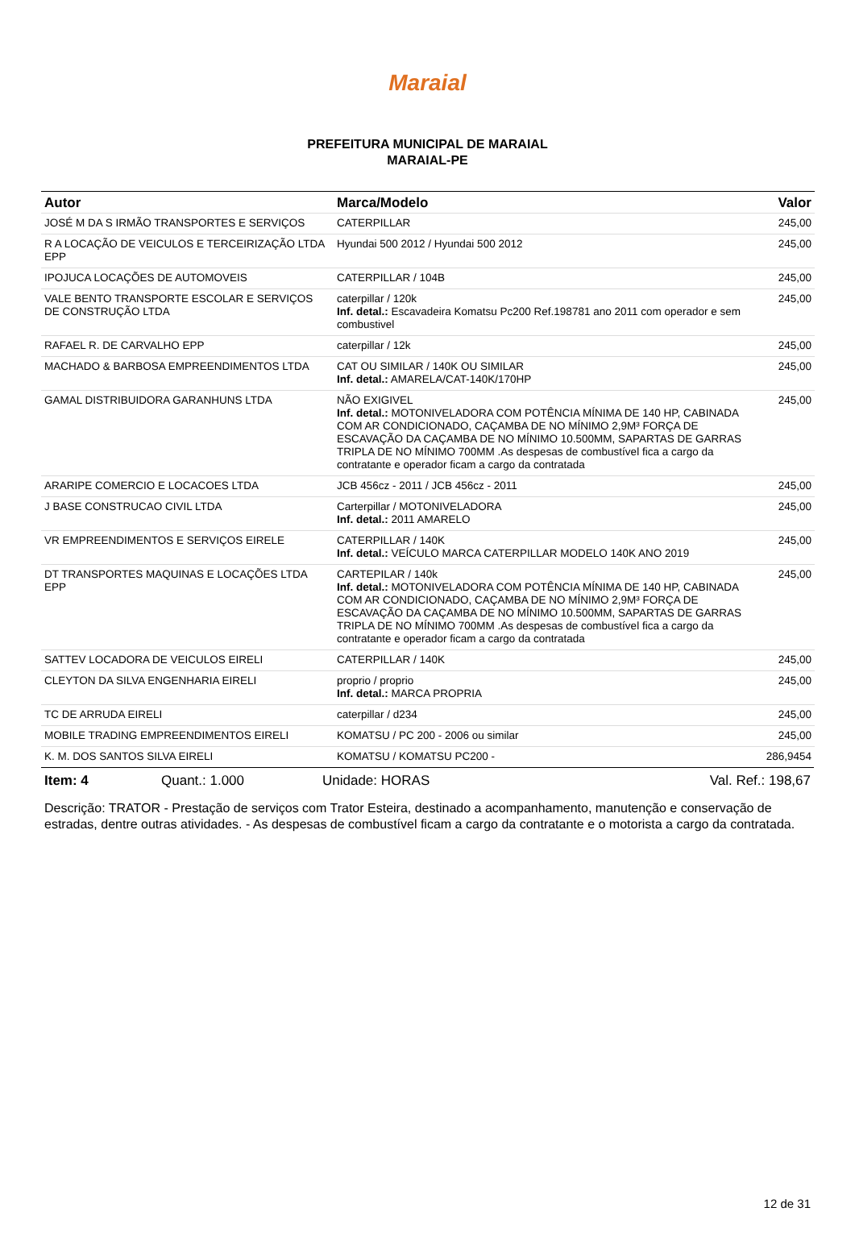Maraial
PREFEITURA MUNICIPAL DE MARAIAL
MARAIAL-PE
| Autor | Marca/Modelo | Valor |
| --- | --- | --- |
| JOSÉ M DA S IRMÃO TRANSPORTES E SERVIÇOS | CATERPILLAR | 245,00 |
| R A LOCAÇÃO DE VEICULOS E TERCEIRIZAÇÃO LTDA EPP | Hyundai 500 2012 / Hyundai 500 2012 | 245,00 |
| IPOJUCA LOCAÇÕES DE AUTOMOVEIS | CATERPILLAR / 104B | 245,00 |
| VALE BENTO TRANSPORTE ESCOLAR E SERVIÇOS DE CONSTRUÇÃO LTDA | caterpillar / 120k Inf. detal.: Escavadeira Komatsu Pc200 Ref.198781 ano 2011 com operador e sem combustivel | 245,00 |
| RAFAEL R. DE CARVALHO EPP | caterpillar / 12k | 245,00 |
| MACHADO & BARBOSA EMPREENDIMENTOS LTDA | CAT OU SIMILAR / 140K OU SIMILAR Inf. detal.: AMARELA/CAT-140K/170HP | 245,00 |
| GAMAL DISTRIBUIDORA GARANHUNS LTDA | NÃO EXIGIVEL Inf. detal.: MOTONIVELADORA COM POTÊNCIA MÍNIMA DE 140 HP, CABINADA COM AR CONDICIONADO, CAÇAMBA DE NO MÍNIMO 2,9M³ FORÇA DE ESCAVAÇÃO DA CAÇAMBA DE NO MÍNIMO 10.500MM, SAPARTAS DE GARRAS TRIPLA DE NO MÍNIMO 700MM .As despesas de combustível fica a cargo da contratante e operador ficam a cargo da contratada | 245,00 |
| ARARIPE COMERCIO E LOCACOES LTDA | JCB 456cz - 2011 / JCB 456cz - 2011 | 245,00 |
| J BASE CONSTRUCAO CIVIL LTDA | Carterpillar / MOTONIVELADORA Inf. detal.: 2011 AMARELO | 245,00 |
| VR EMPREENDIMENTOS E SERVIÇOS EIRELE | CATERPILLAR / 140K Inf. detal.: VEÍCULO MARCA CATERPILLAR MODELO 140K ANO 2019 | 245,00 |
| DT TRANSPORTES MAQUINAS E LOCAÇÕES LTDA EPP | CARTEPILAR / 140k Inf. detal.: MOTONIVELADORA COM POTÊNCIA MÍNIMA DE 140 HP, CABINADA COM AR CONDICIONADO, CAÇAMBA DE NO MÍNIMO 2,9M³ FORÇA DE ESCAVAÇÃO DA CAÇAMBA DE NO MÍNIMO 10.500MM, SAPARTAS DE GARRAS TRIPLA DE NO MÍNIMO 700MM .As despesas de combustível fica a cargo da contratante e operador ficam a cargo da contratada | 245,00 |
| SATTEV LOCADORA DE VEICULOS EIRELI | CATERPILLAR / 140K | 245,00 |
| CLEYTON DA SILVA ENGENHARIA EIRELI | proprio / proprio Inf. detal.: MARCA PROPRIA | 245,00 |
| TC DE ARRUDA EIRELI | caterpillar / d234 | 245,00 |
| MOBILE TRADING EMPREENDIMENTOS EIRELI | KOMATSU / PC 200 - 2006 ou similar | 245,00 |
| K. M. DOS SANTOS SILVA EIRELI | KOMATSU / KOMATSU PC200 - | 286,9454 |
Item: 4 Quant.: 1.000 Unidade: HORAS Val. Ref.: 198,67
Descrição: TRATOR - Prestação de serviços com Trator Esteira, destinado a acompanhamento, manutenção e conservação de estradas, dentre outras atividades. - As despesas de combustível ficam a cargo da contratante e o motorista a cargo da contratada.
12 de 31